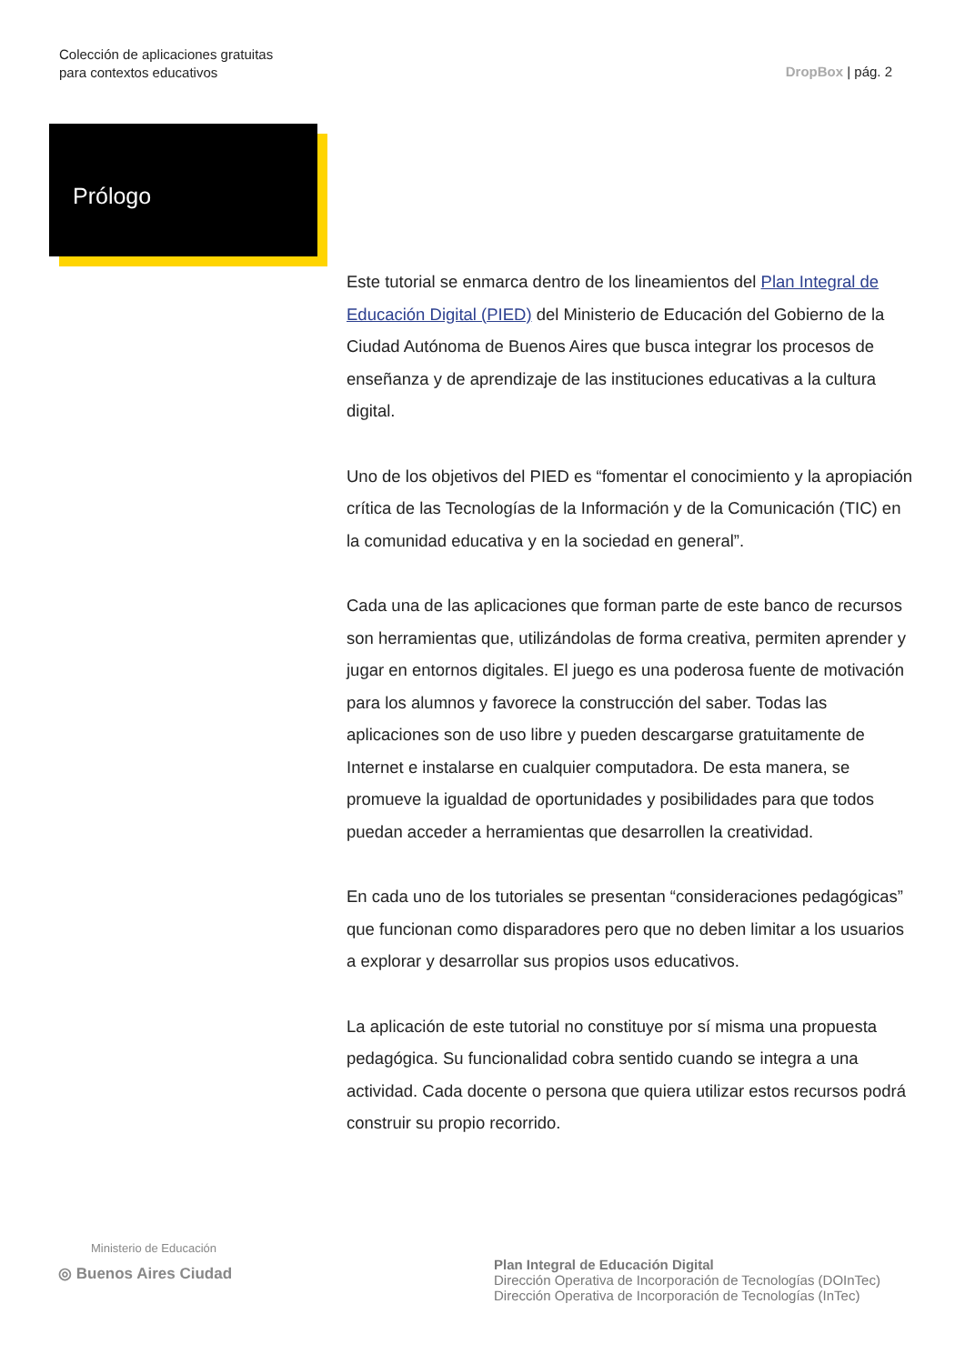Colección de aplicaciones gratuitas
para contextos educativos
DropBox | pág. 2
Prólogo
Este tutorial se enmarca dentro de los lineamientos del Plan Integral de Educación Digital (PIED) del Ministerio de Educación del Gobierno de la Ciudad Autónoma de Buenos Aires que busca integrar los procesos de enseñanza y de aprendizaje de las instituciones educativas a la cultura digital.
Uno de los objetivos del PIED es “fomentar el conocimiento y la apropiación crítica de las Tecnologías de la Información y de la Comunicación (TIC) en la comunidad educativa y en la sociedad en general”.
Cada una de las aplicaciones que forman parte de este banco de recursos son herramientas que, utilizándolas de forma creativa, permiten aprender y jugar en entornos digitales. El juego es una poderosa fuente de motivación para los alumnos y favorece la construcción del saber. Todas las aplicaciones son de uso libre y pueden descargarse gratuitamente de Internet e instalarse en cualquier computadora. De esta manera, se promueve la igualdad de oportunidades y posibilidades para que todos puedan acceder a herramientas que desarrollen la creatividad.
En cada uno de los tutoriales se presentan “consideraciones pedagógicas” que funcionan como disparadores pero que no deben limitar a los usuarios a explorar y desarrollar sus propios usos educativos.
La aplicación de este tutorial no constituye por sí misma una propuesta pedagógica. Su funcionalidad cobra sentido cuando se integra a una actividad. Cada docente o persona que quiera utilizar estos recursos podrá construir su propio recorrido.
Ministerio de Educación
◎ Buenos Aires Ciudad
Plan Integral de Educación Digital
Dirección Operativa de Incorporación de Tecnologías (DOInTec)
Dirección Operativa de Incorporación de Tecnologías (InTec)